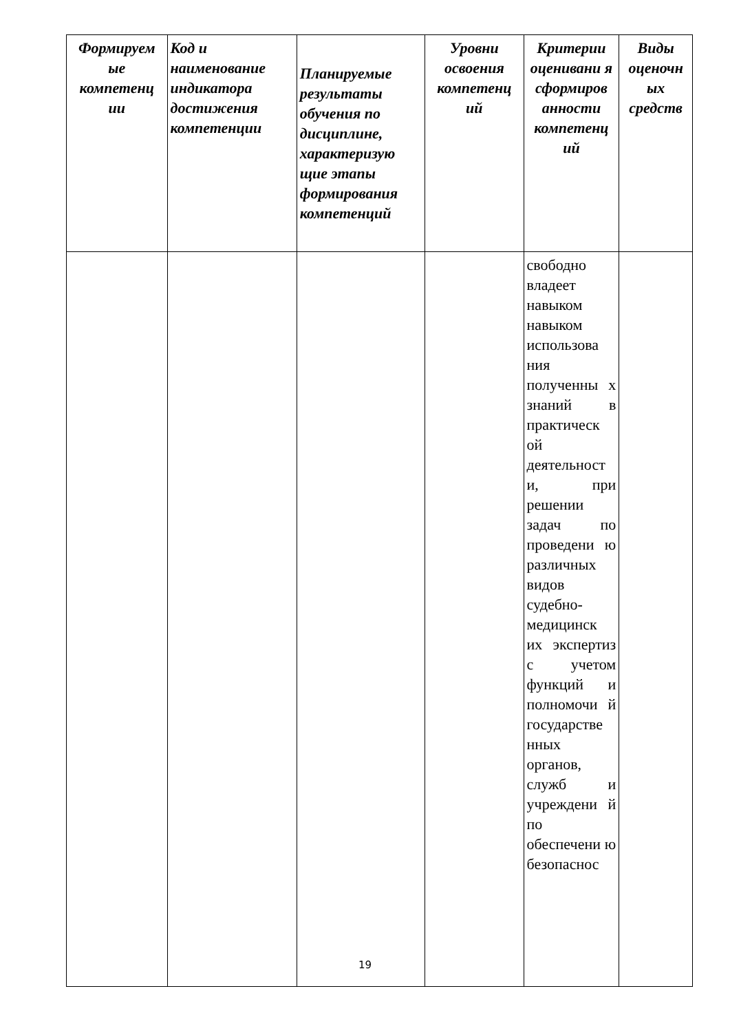| Формируем ые компетенц ии | Код и наименование индикатора достижения компетенции | Планируемые результаты обучения по дисциплине, характеризую щие этапы формирования компетенций | Уровни освоения компетенц ий | Критерии оценивани я сформиров анности компетенц ий | Виды оценочн ых средств |
| --- | --- | --- | --- | --- | --- |
| | | | | свободно владеет навыком навыком использова ния полученны х знаний в практическ ой деятельност и, при решении задач по проведени ю различных видов судебно-медицинск их экспертиз с учетом функций и полномочи й государстве нных органов, служб и учреждени й по обеспечени ю безопаснос | |
19